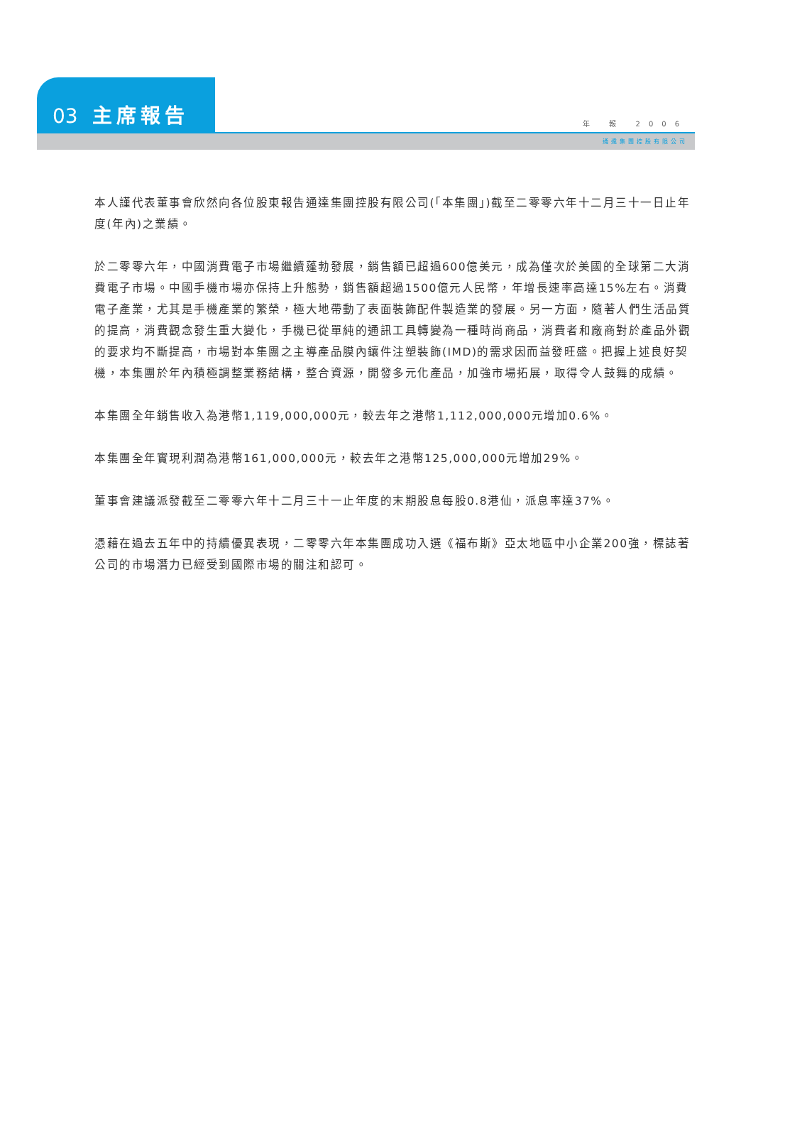03 主席報告 年 報 2006
通達集團控股有限公司
本人謹代表董事會欣然向各位股東報告通達集團控股有限公司(「本集團」)截至二零零六年十二月三十一日止年度(年內)之業績。
於二零零六年，中國消費電子市場繼續蓬勃發展，銷售額已超過600億美元，成為僅次於美國的全球第二大消費電子市場。中國手機市場亦保持上升態勢，銷售額超過1500億元人民幣，年增長速率高達15%左右。消費電子產業，尤其是手機產業的繁榮，極大地帶動了表面裝飾配件製造業的發展。另一方面，隨著人們生活品質的提高，消費觀念發生重大變化，手機已從單純的通訊工具轉變為一種時尚商品，消費者和廠商對於產品外觀的要求均不斷提高，市場對本集團之主導產品膜內鑲件注塑裝飾(IMD)的需求因而益發旺盛。把握上述良好契機，本集團於年內積極調整業務結構，整合資源，開發多元化產品，加強市場拓展，取得令人鼓舞的成績。
本集團全年銷售收入為港幣1,119,000,000元，較去年之港幣1,112,000,000元增加0.6%。
本集團全年實現利潤為港幣161,000,000元，較去年之港幣125,000,000元增加29%。
董事會建議派發截至二零零六年十二月三十一止年度的末期股息每股0.8港仙，派息率達37%。
憑藉在過去五年中的持續優異表現，二零零六年本集團成功入選《福布斯》亞太地區中小企業200強，標誌著公司的市場潛力已經受到國際市場的關注和認可。